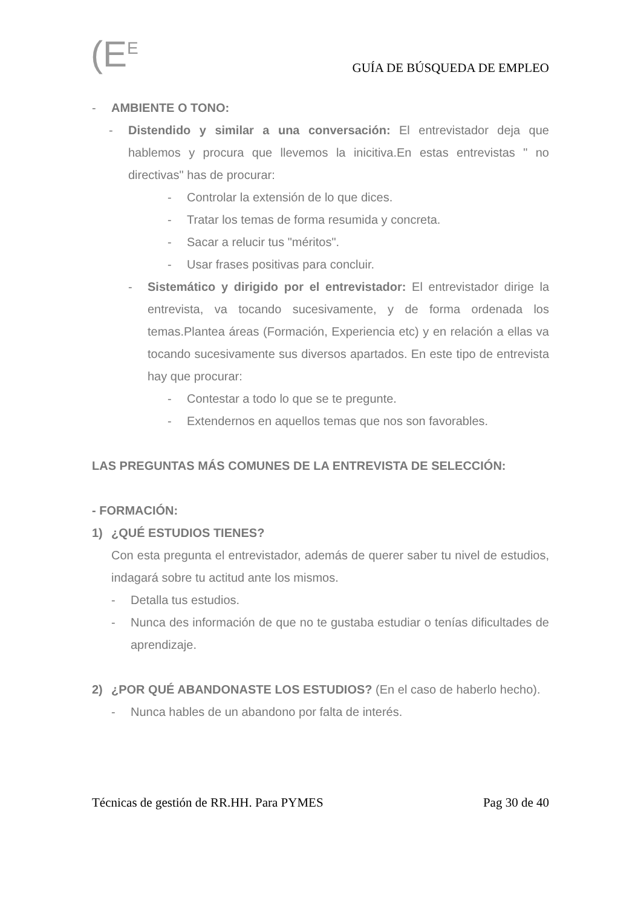(E<sup>E</sup>
GUÍA DE BÚSQUEDA DE EMPLEO
- AMBIENTE O TONO:
- Distendido y similar a una conversación: El entrevistador deja que hablemos y procura que llevemos la inicitiva.En estas entrevistas " no directivas" has de procurar:
- Controlar la extensión de lo que dices.
- Tratar los temas de forma resumida y concreta.
- Sacar a relucir tus "méritos".
- Usar frases positivas para concluir.
- Sistemático y dirigido por el entrevistador: El entrevistador dirige la entrevista, va tocando sucesivamente, y de forma ordenada los temas.Plantea áreas (Formación, Experiencia etc) y en relación a ellas va tocando sucesivamente sus diversos apartados. En este tipo de entrevista hay que procurar:
- Contestar a todo lo que se te pregunte.
- Extendernos en aquellos temas que nos son favorables.
LAS PREGUNTAS MÁS COMUNES DE LA ENTREVISTA DE SELECCIÓN:
- FORMACIÓN:
1) ¿QUÉ ESTUDIOS TIENES?
Con esta pregunta el entrevistador, además de querer saber tu nivel de estudios, indagará sobre tu actitud ante los mismos.
- Detalla tus estudios.
- Nunca des información de que no te gustaba estudiar o tenías dificultades de aprendizaje.
2) ¿POR QUÉ ABANDONASTE LOS ESTUDIOS? (En el caso de haberlo hecho).
- Nunca hables de un abandono por falta de interés.
Técnicas de gestión de RR.HH. Para PYMES Pag 30 de 40